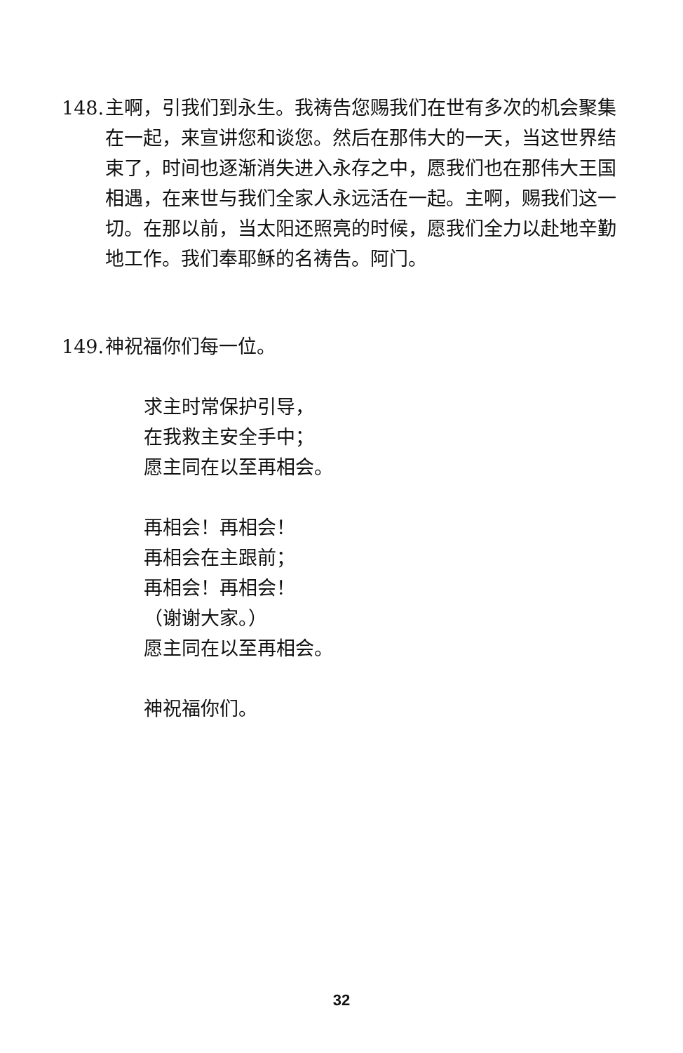148.
主啊，引我们到永生。我祷告您赐我们在世有多次的机会聚集在一起，来宣讲您和谈您。然后在那伟大的一天，当这世界结束了，时间也逐渐消失进入永存之中，愿我们也在那伟大王国相遇，在来世与我们全家人永远活在一起。主啊，赐我们这一切。在那以前，当太阳还照亮的时候，愿我们全力以赴地辛勤地工作。我们奉耶稣的名祷告。阿门。
149.
神祝福你们每一位。
求主时常保护引导，
在我救主安全手中；
愿主同在以至再相会。
再相会！再相会！
再相会在主跟前；
再相会！再相会！
（谢谢大家。）
愿主同在以至再相会。
神祝福你们。
32